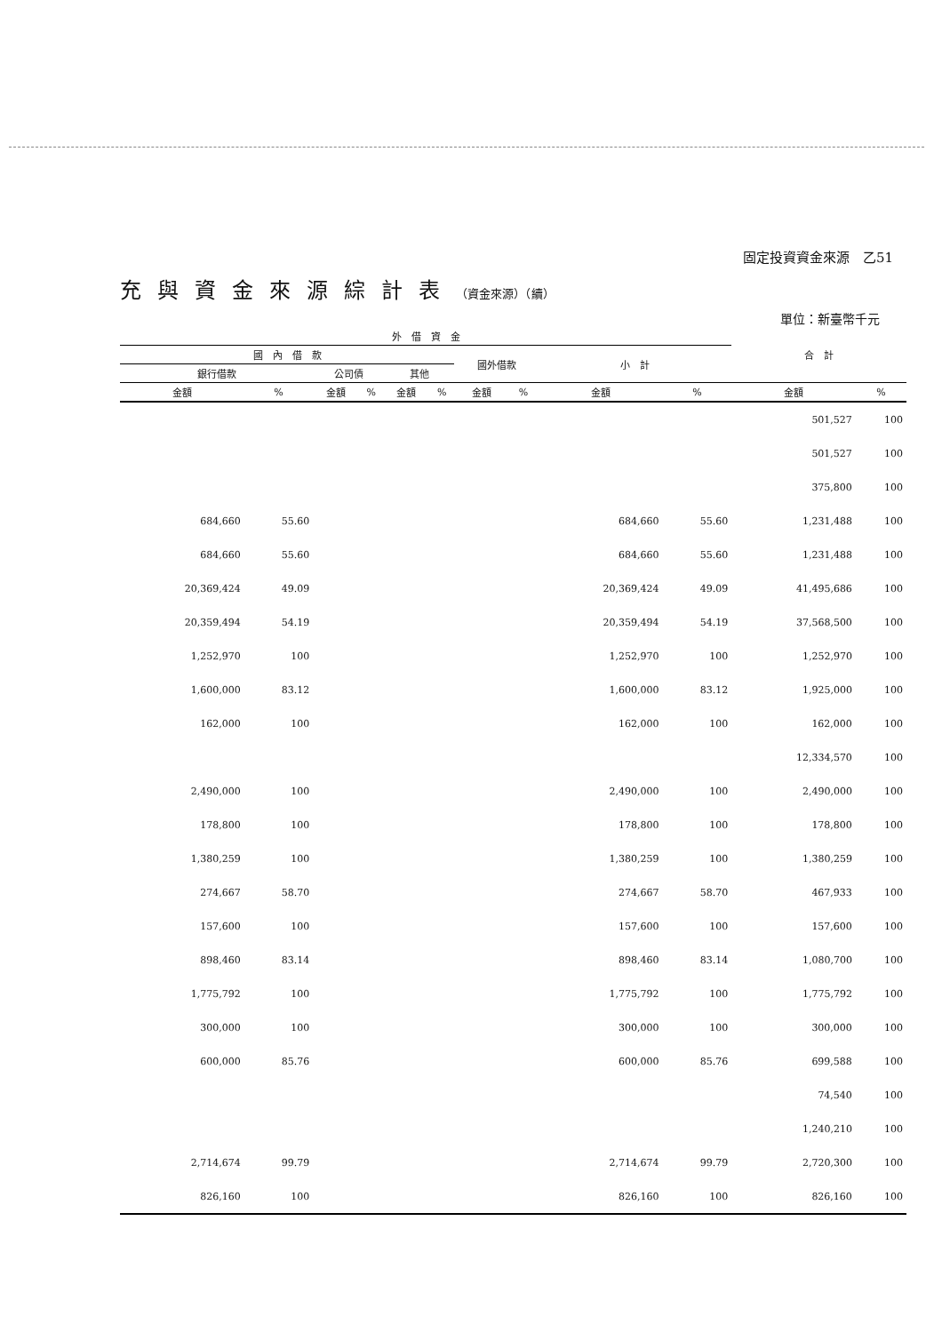固定投資資金來源　乙51
充與資金來源綜計表（資金來源）（續）
單位：新臺幣千元
| 外 借 資 金 | | | | | | | | | | 合 計 | |
| --- | --- | --- | --- | --- | --- | --- | --- | --- | --- | --- | --- |
| 國 內 借 款 | | | | | | 國外借款 | | 小 計 | | | |
| 銀行借款 | | 公司債 | | 其他 | | | | | | | |
| 金額 | % | 金額 | % | 金額 | % | 金額 | % | 金額 | % | 金額 | % |
| | | | | | | | | | | 501,527 | 100 |
| | | | | | | | | | | 501,527 | 100 |
| | | | | | | | | | | 375,800 | 100 |
| 684,660 | 55.60 | | | | | | | 684,660 | 55.60 | 1,231,488 | 100 |
| 684,660 | 55.60 | | | | | | | 684,660 | 55.60 | 1,231,488 | 100 |
| 20,369,424 | 49.09 | | | | | | | 20,369,424 | 49.09 | 41,495,686 | 100 |
| 20,359,494 | 54.19 | | | | | | | 20,359,494 | 54.19 | 37,568,500 | 100 |
| 1,252,970 | 100 | | | | | | | 1,252,970 | 100 | 1,252,970 | 100 |
| 1,600,000 | 83.12 | | | | | | | 1,600,000 | 83.12 | 1,925,000 | 100 |
| 162,000 | 100 | | | | | | | 162,000 | 100 | 162,000 | 100 |
| | | | | | | | | | | 12,334,570 | 100 |
| 2,490,000 | 100 | | | | | | | 2,490,000 | 100 | 2,490,000 | 100 |
| 178,800 | 100 | | | | | | | 178,800 | 100 | 178,800 | 100 |
| 1,380,259 | 100 | | | | | | | 1,380,259 | 100 | 1,380,259 | 100 |
| 274,667 | 58.70 | | | | | | | 274,667 | 58.70 | 467,933 | 100 |
| 157,600 | 100 | | | | | | | 157,600 | 100 | 157,600 | 100 |
| 898,460 | 83.14 | | | | | | | 898,460 | 83.14 | 1,080,700 | 100 |
| 1,775,792 | 100 | | | | | | | 1,775,792 | 100 | 1,775,792 | 100 |
| 300,000 | 100 | | | | | | | 300,000 | 100 | 300,000 | 100 |
| 600,000 | 85.76 | | | | | | | 600,000 | 85.76 | 699,588 | 100 |
| | | | | | | | | | | 74,540 | 100 |
| | | | | | | | | | | 1,240,210 | 100 |
| 2,714,674 | 99.79 | | | | | | | 2,714,674 | 99.79 | 2,720,300 | 100 |
| 826,160 | 100 | | | | | | | 826,160 | 100 | 826,160 | 100 |